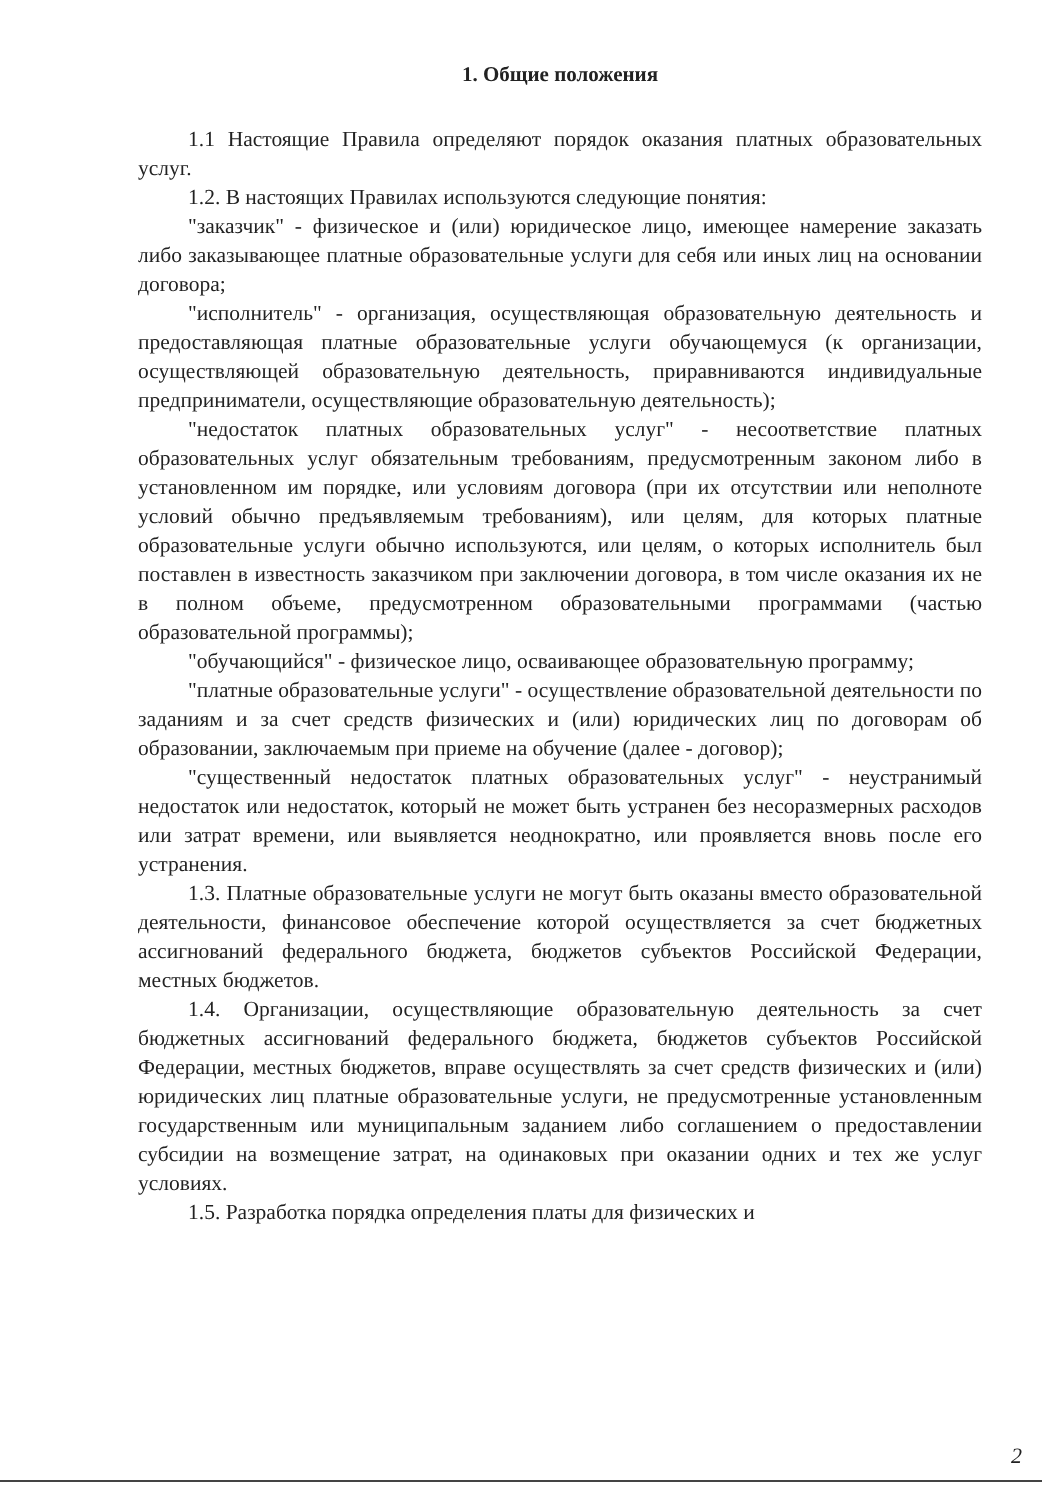1. Общие положения
1.1 Настоящие Правила определяют порядок оказания платных образовательных услуг.
1.2. В настоящих Правилах используются следующие понятия:
"заказчик" - физическое и (или) юридическое лицо, имеющее намерение заказать либо заказывающее платные образовательные услуги для себя или иных лиц на основании договора;
"исполнитель" - организация, осуществляющая образовательную деятельность и предоставляющая платные образовательные услуги обучающемуся (к организации, осуществляющей образовательную деятельность, приравниваются индивидуальные предприниматели, осуществляющие образовательную деятельность);
"недостаток платных образовательных услуг" - несоответствие платных образовательных услуг обязательным требованиям, предусмотренным законом либо в установленном им порядке, или условиям договора (при их отсутствии или неполноте условий обычно предъявляемым требованиям), или целям, для которых платные образовательные услуги обычно используются, или целям, о которых исполнитель был поставлен в известность заказчиком при заключении договора, в том числе оказания их не в полном объеме, предусмотренном образовательными программами (частью образовательной программы);
"обучающийся" - физическое лицо, осваивающее образовательную программу;
"платные образовательные услуги" - осуществление образовательной деятельности по заданиям и за счет средств физических и (или) юридических лиц по договорам об образовании, заключаемым при приеме на обучение (далее - договор);
"существенный недостаток платных образовательных услуг" - неустранимый недостаток или недостаток, который не может быть устранен без несоразмерных расходов или затрат времени, или выявляется неоднократно, или проявляется вновь после его устранения.
1.3. Платные образовательные услуги не могут быть оказаны вместо образовательной деятельности, финансовое обеспечение которой осуществляется за счет бюджетных ассигнований федерального бюджета, бюджетов субъектов Российской Федерации, местных бюджетов.
1.4. Организации, осуществляющие образовательную деятельность за счет бюджетных ассигнований федерального бюджета, бюджетов субъектов Российской Федерации, местных бюджетов, вправе осуществлять за счет средств физических и (или) юридических лиц платные образовательные услуги, не предусмотренные установленным государственным или муниципальным заданием либо соглашением о предоставлении субсидии на возмещение затрат, на одинаковых при оказании одних и тех же услуг условиях.
1.5. Разработка порядка определения платы для физических и
2